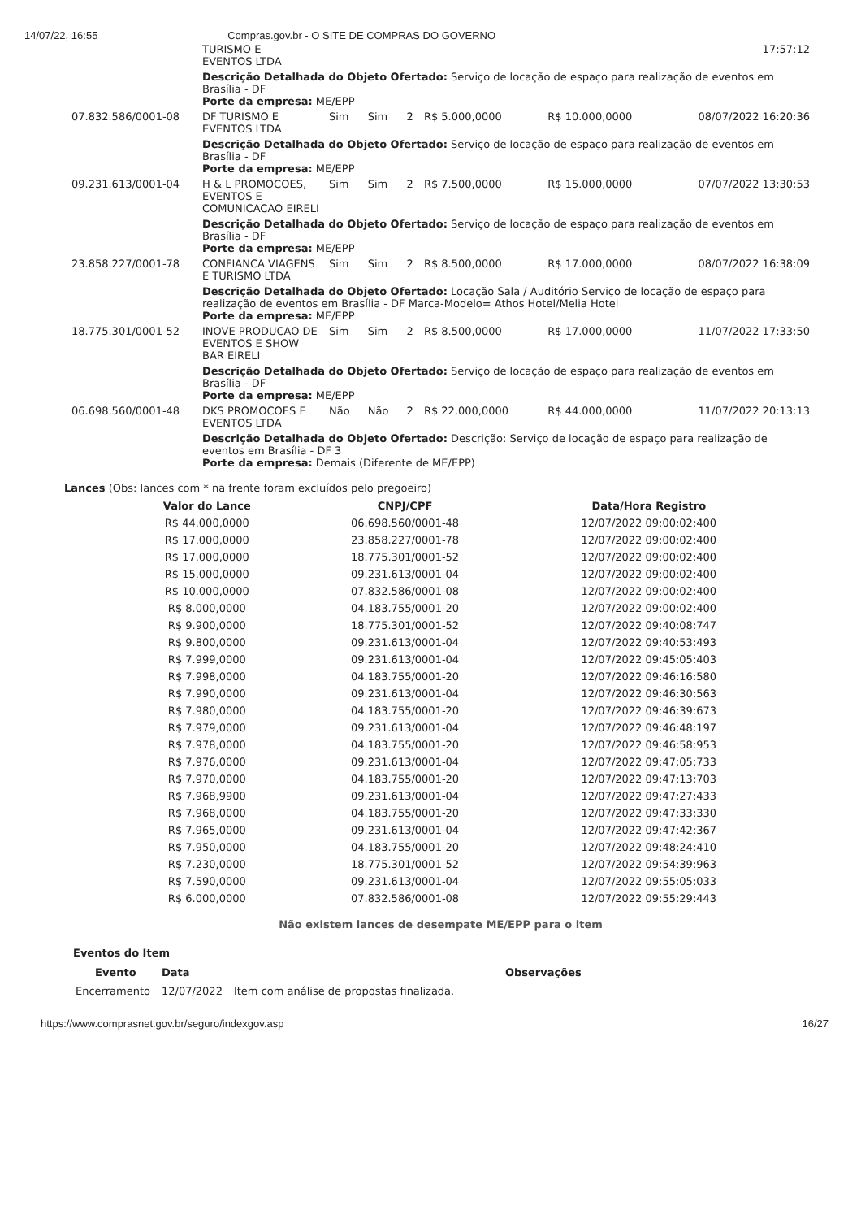14/07/22, 16:55 Compras.gov.br - O SITE DE COMPRAS DO GOVERNO
| | TURISMO E EVENTOS LTDA | | | | | | 17:57:12 |
| | Descrição Detalhada do Objeto Ofertado: Serviço de locação de espaço para realização de eventos em Brasília - DF Porte da empresa: ME/EPP | | | | | | |
| 07.832.586/0001-08 | DF TURISMO E EVENTOS LTDA | Sim | Sim | 2 | R$ 5.000,0000 | R$ 10.000,0000 | 08/07/2022 16:20:36 |
| | Descrição Detalhada do Objeto Ofertado: Serviço de locação de espaço para realização de eventos em Brasília - DF Porte da empresa: ME/EPP | | | | | | |
| 09.231.613/0001-04 | H & L PROMOCOES, EVENTOS E COMUNICACAO EIRELI | Sim | Sim | 2 | R$ 7.500,0000 | R$ 15.000,0000 | 07/07/2022 13:30:53 |
| | Descrição Detalhada do Objeto Ofertado: Serviço de locação de espaço para realização de eventos em Brasília - DF Porte da empresa: ME/EPP | | | | | | |
| 23.858.227/0001-78 | CONFIANCA VIAGENS E TURISMO LTDA | Sim | Sim | 2 | R$ 8.500,0000 | R$ 17.000,0000 | 08/07/2022 16:38:09 |
| | Descrição Detalhada do Objeto Ofertado: Locação Sala / Auditório Serviço de locação de espaço para realização de eventos em Brasília - DF Marca-Modelo= Athos Hotel/Melia Hotel Porte da empresa: ME/EPP | | | | | | |
| 18.775.301/0001-52 | INOVE PRODUCAO DE EVENTOS E SHOW BAR EIRELI | Sim | Sim | 2 | R$ 8.500,0000 | R$ 17.000,0000 | 11/07/2022 17:33:50 |
| | Descrição Detalhada do Objeto Ofertado: Serviço de locação de espaço para realização de eventos em Brasília - DF Porte da empresa: ME/EPP | | | | | | |
| 06.698.560/0001-48 | DKS PROMOCOES E EVENTOS LTDA | Não | Não | 2 | R$ 22.000,0000 | R$ 44.000,0000 | 11/07/2022 20:13:13 |
| | Descrição Detalhada do Objeto Ofertado: Descrição: Serviço de locação de espaço para realização de eventos em Brasília - DF 3 Porte da empresa: Demais (Diferente de ME/EPP) | | | | | | |
Lances (Obs: lances com * na frente foram excluídos pelo pregoeiro)
| Valor do Lance | CNPJ/CPF | Data/Hora Registro |
| --- | --- | --- |
| R$ 44.000,0000 | 06.698.560/0001-48 | 12/07/2022 09:00:02:400 |
| R$ 17.000,0000 | 23.858.227/0001-78 | 12/07/2022 09:00:02:400 |
| R$ 17.000,0000 | 18.775.301/0001-52 | 12/07/2022 09:00:02:400 |
| R$ 15.000,0000 | 09.231.613/0001-04 | 12/07/2022 09:00:02:400 |
| R$ 10.000,0000 | 07.832.586/0001-08 | 12/07/2022 09:00:02:400 |
| R$ 8.000,0000 | 04.183.755/0001-20 | 12/07/2022 09:00:02:400 |
| R$ 9.900,0000 | 18.775.301/0001-52 | 12/07/2022 09:40:08:747 |
| R$ 9.800,0000 | 09.231.613/0001-04 | 12/07/2022 09:40:53:493 |
| R$ 7.999,0000 | 09.231.613/0001-04 | 12/07/2022 09:45:05:403 |
| R$ 7.998,0000 | 04.183.755/0001-20 | 12/07/2022 09:46:16:580 |
| R$ 7.990,0000 | 09.231.613/0001-04 | 12/07/2022 09:46:30:563 |
| R$ 7.980,0000 | 04.183.755/0001-20 | 12/07/2022 09:46:39:673 |
| R$ 7.979,0000 | 09.231.613/0001-04 | 12/07/2022 09:46:48:197 |
| R$ 7.978,0000 | 04.183.755/0001-20 | 12/07/2022 09:46:58:953 |
| R$ 7.976,0000 | 09.231.613/0001-04 | 12/07/2022 09:47:05:733 |
| R$ 7.970,0000 | 04.183.755/0001-20 | 12/07/2022 09:47:13:703 |
| R$ 7.968,9900 | 09.231.613/0001-04 | 12/07/2022 09:47:27:433 |
| R$ 7.968,0000 | 04.183.755/0001-20 | 12/07/2022 09:47:33:330 |
| R$ 7.965,0000 | 09.231.613/0001-04 | 12/07/2022 09:47:42:367 |
| R$ 7.950,0000 | 04.183.755/0001-20 | 12/07/2022 09:48:24:410 |
| R$ 7.230,0000 | 18.775.301/0001-52 | 12/07/2022 09:54:39:963 |
| R$ 7.590,0000 | 09.231.613/0001-04 | 12/07/2022 09:55:05:033 |
| R$ 6.000,0000 | 07.832.586/0001-08 | 12/07/2022 09:55:29:443 |
Não existem lances de desempate ME/EPP para o item
Eventos do Item
| Evento | Data | Observações |
| --- | --- | --- |
| Encerramento | 12/07/2022 | Item com análise de propostas finalizada. |
https://www.comprasnet.gov.br/seguro/indexgov.asp 16/27